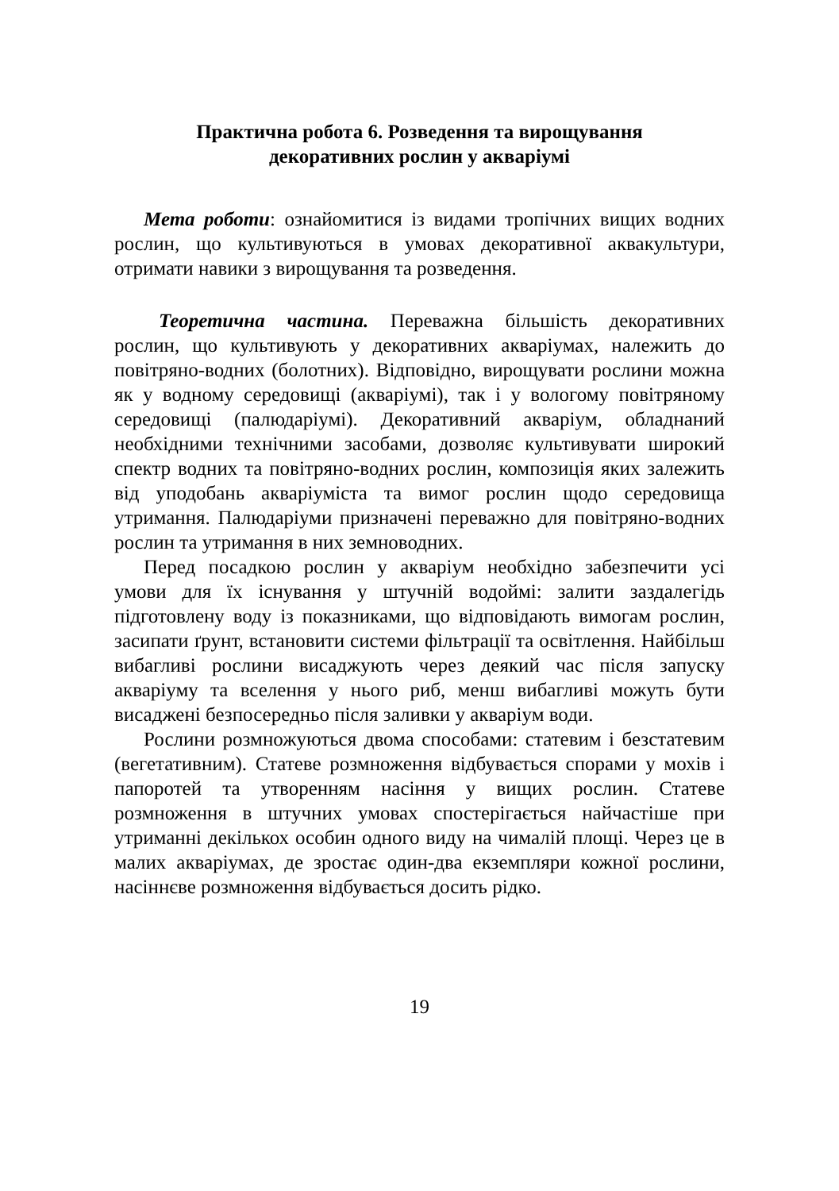Практична робота 6. Розведення та вирощування
декоративних рослин у акваріумі
Мета роботи: ознайомитися із видами тропічних вищих водних рослин, що культивуються в умовах декоративної аквакультури, отримати навики з вирощування та розведення.
Теоретична частина. Переважна більшість декоративних рослин, що культивують у декоративних акваріумах, належить до повітряно-водних (болотних). Відповідно, вирощувати рослини можна як у водному середовищі (акваріумі), так і у вологому повітряному середовищі (палюдаріумі). Декоративний акваріум, обладнаний необхідними технічними засобами, дозволяє культивувати широкий спектр водних та повітряно-водних рослин, композиція яких залежить від уподобань акваріуміста та вимог рослин щодо середовища утримання. Палюдаріуми призначені переважно для повітряно-водних рослин та утримання в них земноводних.
Перед посадкою рослин у акваріум необхідно забезпечити усі умови для їх існування у штучній водоймі: залити заздалегідь підготовлену воду із показниками, що відповідають вимогам рослин, засипати ґрунт, встановити системи фільтрації та освітлення. Найбільш вибагливі рослини висаджують через деякий час після запуску акваріуму та вселення у нього риб, менш вибагливі можуть бути висаджені безпосередньо після заливки у акваріум води.
Рослини розмножуються двома способами: статевим і безстатевим (вегетативним). Статеве розмноження відбувається спорами у мохів і папоротей та утворенням насіння у вищих рослин. Статеве розмноження в штучних умовах спостерігається найчастіше при утриманні декількох особин одного виду на чималій площі. Через це в малих акваріумах, де зростає один-два екземпляри кожної рослини, насіннєве розмноження відбувається досить рідко.
19